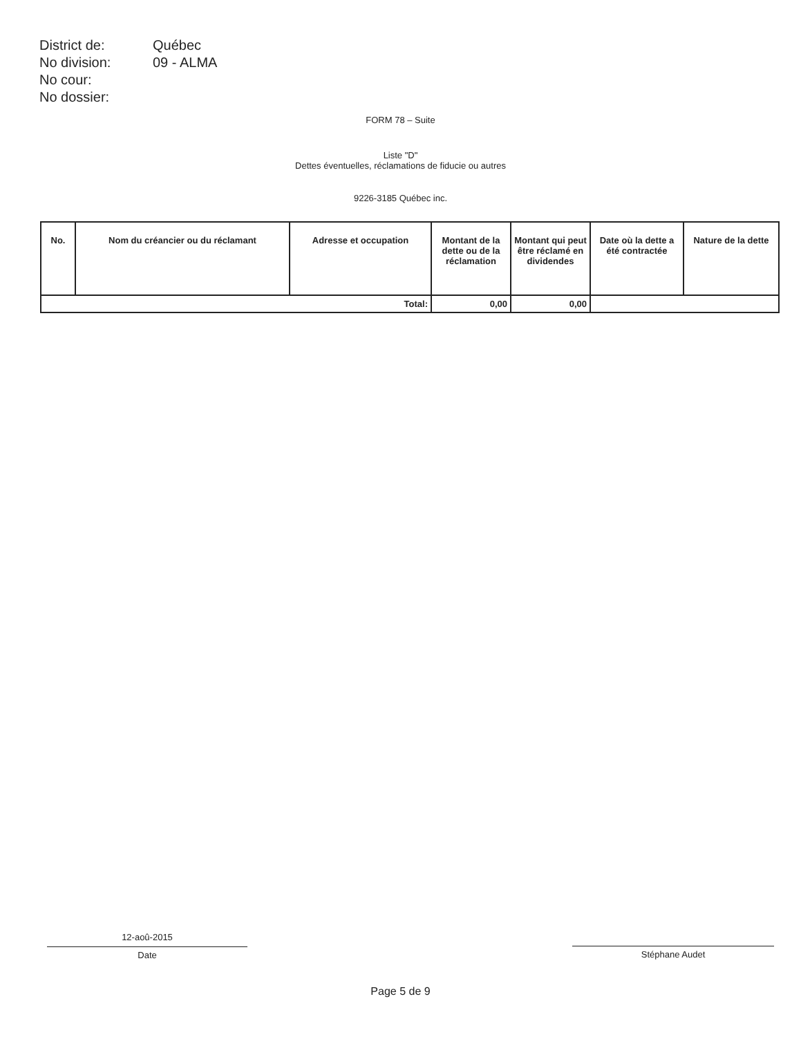| District de: | Québec |
| No division: | 09 - ALMA |
| No cour: | |
| No dossier: | |
FORM 78 – Suite
Liste "D"
Dettes éventuelles, réclamations de fiducie ou autres
9226-3185 Québec inc.
| No. | Nom du créancier ou du réclamant | Adresse et occupation | Montant de la dette ou de la réclamation | Montant qui peut être réclamé en dividendes | Date où la dette a été contractée | Nature de la dette |
| --- | --- | --- | --- | --- | --- | --- |
| Total: | | | 0,00 | 0,00 | | |
12-aoû-2015
Date
Stéphane Audet
Page 5 de 9